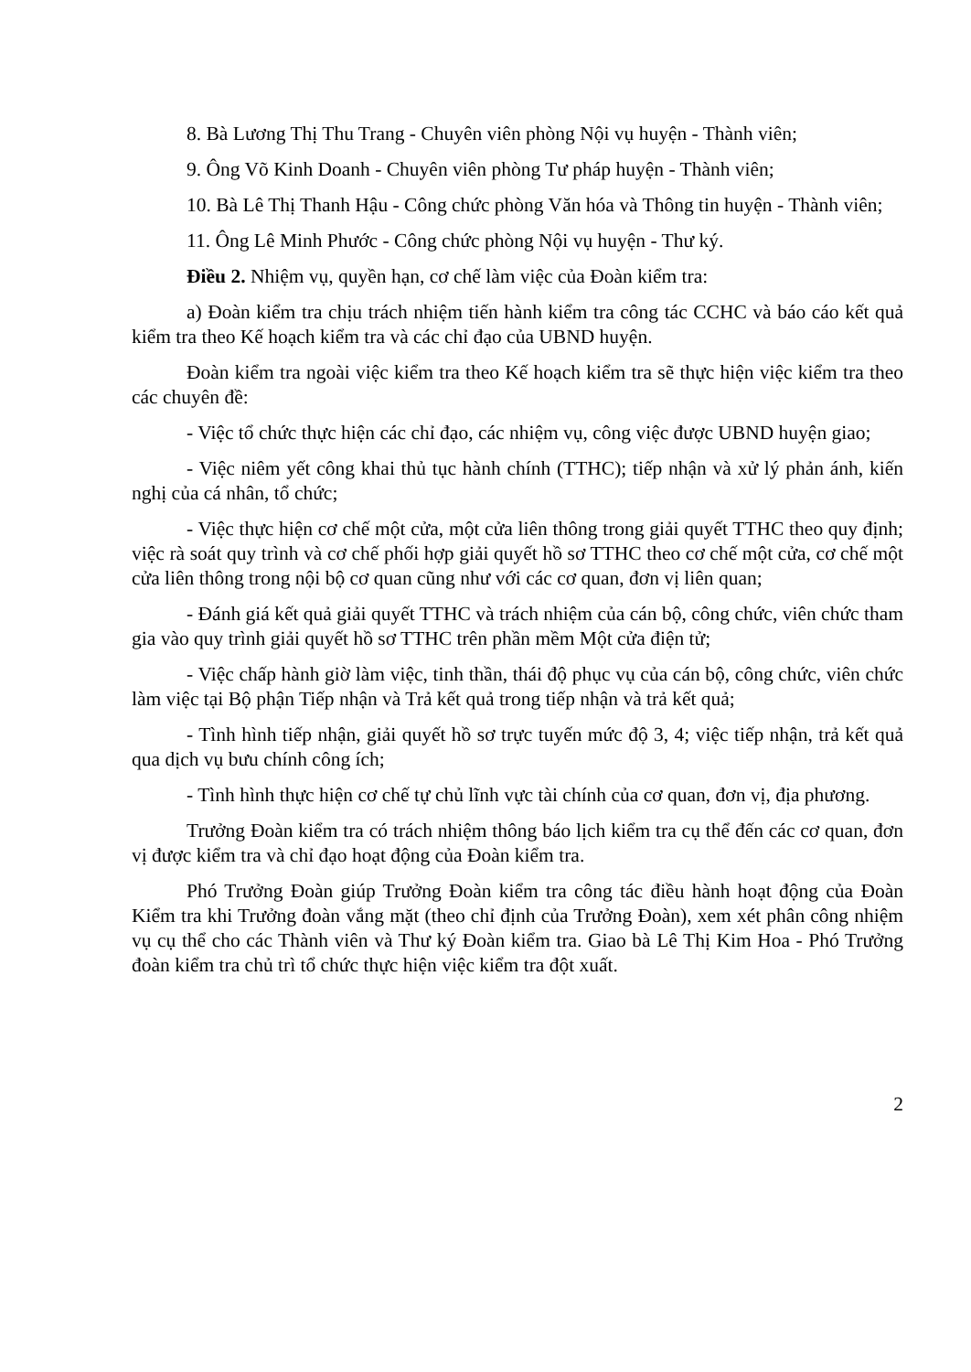8. Bà Lương Thị Thu Trang - Chuyên viên phòng Nội vụ huyện - Thành viên;
9. Ông Võ Kinh Doanh - Chuyên viên phòng Tư pháp huyện - Thành viên;
10. Bà Lê Thị Thanh Hậu - Công chức phòng Văn hóa và Thông tin huyện - Thành viên;
11. Ông Lê Minh Phước - Công chức phòng Nội vụ huyện - Thư ký.
Điều 2. Nhiệm vụ, quyền hạn, cơ chế làm việc của Đoàn kiểm tra:
a) Đoàn kiểm tra chịu trách nhiệm tiến hành kiểm tra công tác CCHC và báo cáo kết quả kiểm tra theo Kế hoạch kiểm tra và các chỉ đạo của UBND huyện.
Đoàn kiểm tra ngoài việc kiểm tra theo Kế hoạch kiểm tra sẽ thực hiện việc kiểm tra theo các chuyên đề:
- Việc tổ chức thực hiện các chỉ đạo, các nhiệm vụ, công việc được UBND huyện giao;
- Việc niêm yết công khai thủ tục hành chính (TTHC); tiếp nhận và xử lý phản ánh, kiến nghị của cá nhân, tổ chức;
- Việc thực hiện cơ chế một cửa, một cửa liên thông trong giải quyết TTHC theo quy định; việc rà soát quy trình và cơ chế phối hợp giải quyết hồ sơ TTHC theo cơ chế một cửa, cơ chế một cửa liên thông trong nội bộ cơ quan cũng như với các cơ quan, đơn vị liên quan;
- Đánh giá kết quả giải quyết TTHC và trách nhiệm của cán bộ, công chức, viên chức tham gia vào quy trình giải quyết hồ sơ TTHC trên phần mềm Một cửa điện tử;
- Việc chấp hành giờ làm việc, tinh thần, thái độ phục vụ của cán bộ, công chức, viên chức làm việc tại Bộ phận Tiếp nhận và Trả kết quả trong tiếp nhận và trả kết quả;
- Tình hình tiếp nhận, giải quyết hồ sơ trực tuyến mức độ 3, 4; việc tiếp nhận, trả kết quả qua dịch vụ bưu chính công ích;
- Tình hình thực hiện cơ chế tự chủ lĩnh vực tài chính của cơ quan, đơn vị, địa phương.
Trưởng Đoàn kiểm tra có trách nhiệm thông báo lịch kiểm tra cụ thể đến các cơ quan, đơn vị được kiểm tra và chỉ đạo hoạt động của Đoàn kiểm tra.
Phó Trưởng Đoàn giúp Trưởng Đoàn kiểm tra công tác điều hành hoạt động của Đoàn Kiểm tra khi Trưởng đoàn vắng mặt (theo chỉ định của Trưởng Đoàn), xem xét phân công nhiệm vụ cụ thể cho các Thành viên và Thư ký Đoàn kiểm tra. Giao bà Lê Thị Kim Hoa - Phó Trưởng đoàn kiểm tra chủ trì tổ chức thực hiện việc kiểm tra đột xuất.
2